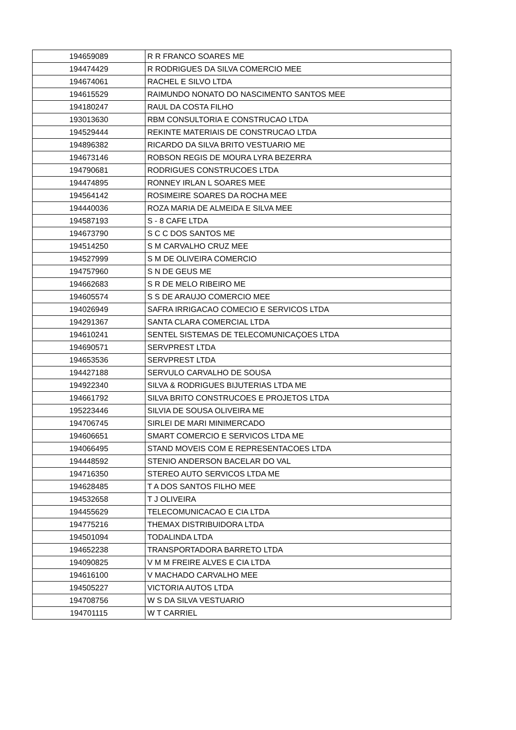| 194659089 | R R FRANCO SOARES ME |
| 194474429 | R RODRIGUES DA SILVA COMERCIO MEE |
| 194674061 | RACHEL E SILVO LTDA |
| 194615529 | RAIMUNDO NONATO DO NASCIMENTO SANTOS MEE |
| 194180247 | RAUL DA COSTA FILHO |
| 193013630 | RBM CONSULTORIA E CONSTRUCAO LTDA |
| 194529444 | REKINTE MATERIAIS DE CONSTRUCAO LTDA |
| 194896382 | RICARDO DA SILVA BRITO VESTUARIO ME |
| 194673146 | ROBSON REGIS DE MOURA LYRA BEZERRA |
| 194790681 | RODRIGUES CONSTRUCOES LTDA |
| 194474895 | RONNEY IRLAN L SOARES MEE |
| 194564142 | ROSIMEIRE SOARES DA ROCHA MEE |
| 194440036 | ROZA MARIA DE ALMEIDA E SILVA MEE |
| 194587193 | S - 8 CAFE LTDA |
| 194673790 | S C C DOS SANTOS ME |
| 194514250 | S M CARVALHO CRUZ MEE |
| 194527999 | S M DE OLIVEIRA COMERCIO |
| 194757960 | S N DE GEUS ME |
| 194662683 | S R DE MELO RIBEIRO ME |
| 194605574 | S S DE ARAUJO COMERCIO MEE |
| 194026949 | SAFRA IRRIGACAO COMECIO E SERVICOS LTDA |
| 194291367 | SANTA CLARA COMERCIAL LTDA |
| 194610241 | SENTEL SISTEMAS DE TELECOMUNICAÇOES LTDA |
| 194690571 | SERVPREST LTDA |
| 194653536 | SERVPREST LTDA |
| 194427188 | SERVULO CARVALHO DE SOUSA |
| 194922340 | SILVA & RODRIGUES BIJUTERIAS LTDA ME |
| 194661792 | SILVA BRITO CONSTRUCOES E PROJETOS LTDA |
| 195223446 | SILVIA DE SOUSA OLIVEIRA ME |
| 194706745 | SIRLEI DE MARI MINIMERCADO |
| 194606651 | SMART COMERCIO E SERVICOS LTDA ME |
| 194066495 | STAND MOVEIS COM E REPRESENTACOES LTDA |
| 194448592 | STENIO ANDERSON BACELAR DO VAL |
| 194716350 | STEREO AUTO SERVICOS LTDA ME |
| 194628485 | T A DOS SANTOS FILHO MEE |
| 194532658 | T J OLIVEIRA |
| 194455629 | TELECOMUNICACAO E CIA LTDA |
| 194775216 | THEMAX DISTRIBUIDORA LTDA |
| 194501094 | TODALINDA LTDA |
| 194652238 | TRANSPORTADORA BARRETO LTDA |
| 194090825 | V M M FREIRE ALVES E CIA LTDA |
| 194616100 | V MACHADO CARVALHO MEE |
| 194505227 | VICTORIA AUTOS LTDA |
| 194708756 | W S DA SILVA VESTUARIO |
| 194701115 | W T CARRIEL |